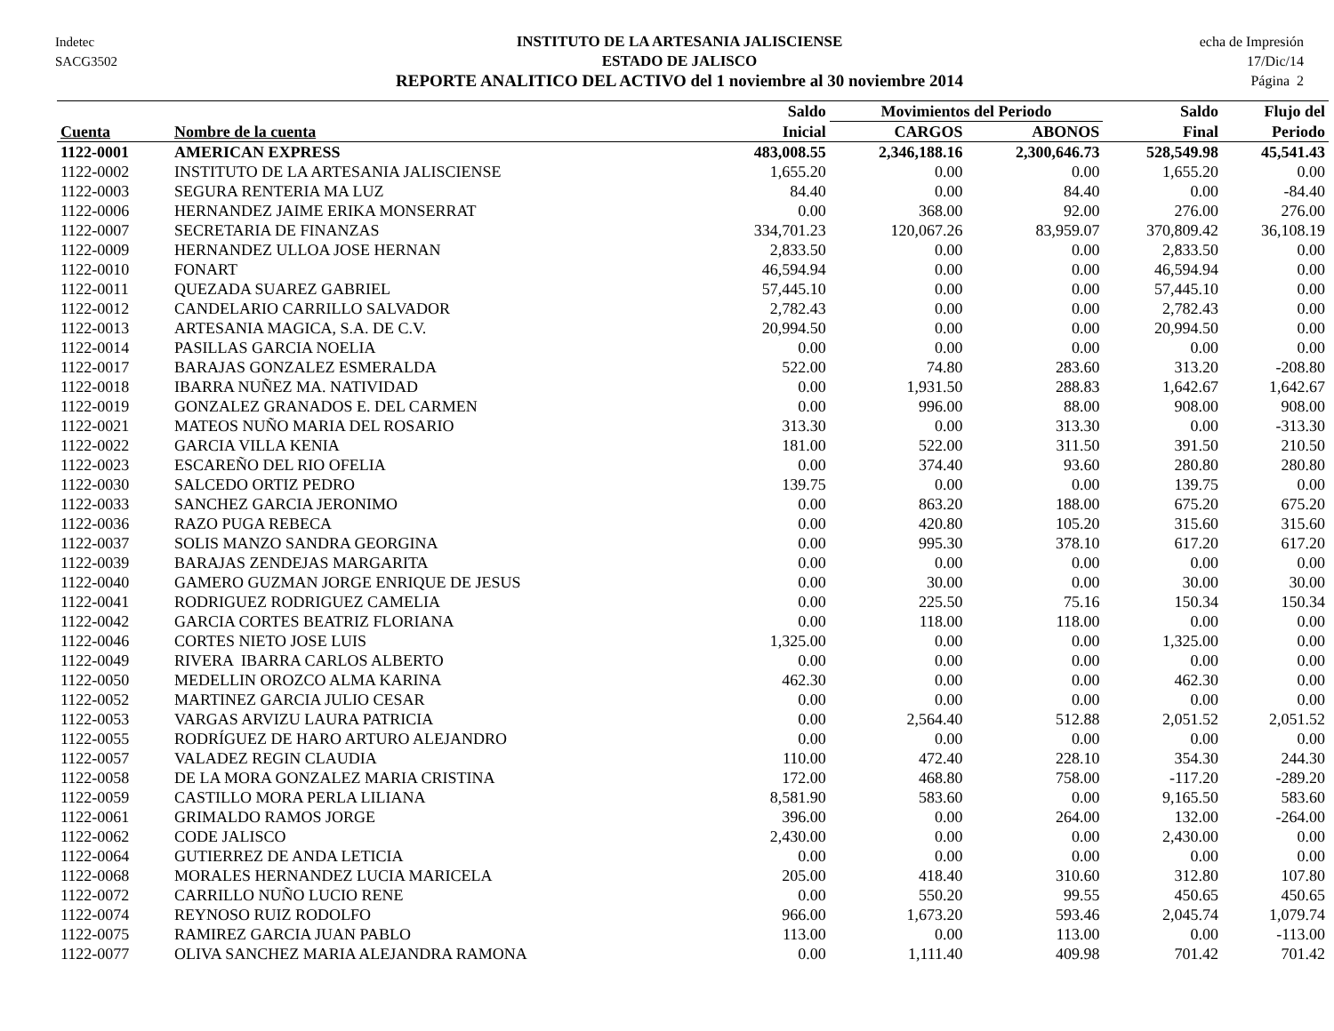Indetec
SACG3502
INSTITUTO DE LA ARTESANIA JALISCIENSE
ESTADO DE JALISCO
REPORTE ANALITICO DEL ACTIVO del 1 noviembre al 30 noviembre 2014
echa de Impresión
17/Dic/14
Página 2
| | | Saldo | Movimientos del Periodo | | Saldo | Flujo del |
| --- | --- | --- | --- | --- | --- | --- |
| Cuenta | Nombre de la cuenta | Inicial | CARGOS | ABONOS | Final | Periodo |
| 1122-0001 | AMERICAN EXPRESS | 483,008.55 | 2,346,188.16 | 2,300,646.73 | 528,549.98 | 45,541.43 |
| 1122-0002 | INSTITUTO DE LA ARTESANIA JALISCIENSE | 1,655.20 | 0.00 | 0.00 | 1,655.20 | 0.00 |
| 1122-0003 | SEGURA RENTERIA MA LUZ | 84.40 | 0.00 | 84.40 | 0.00 | -84.40 |
| 1122-0006 | HERNANDEZ JAIME ERIKA MONSERRAT | 0.00 | 368.00 | 92.00 | 276.00 | 276.00 |
| 1122-0007 | SECRETARIA DE FINANZAS | 334,701.23 | 120,067.26 | 83,959.07 | 370,809.42 | 36,108.19 |
| 1122-0009 | HERNANDEZ ULLOA JOSE HERNAN | 2,833.50 | 0.00 | 0.00 | 2,833.50 | 0.00 |
| 1122-0010 | FONART | 46,594.94 | 0.00 | 0.00 | 46,594.94 | 0.00 |
| 1122-0011 | QUEZADA SUAREZ GABRIEL | 57,445.10 | 0.00 | 0.00 | 57,445.10 | 0.00 |
| 1122-0012 | CANDELARIO CARRILLO SALVADOR | 2,782.43 | 0.00 | 0.00 | 2,782.43 | 0.00 |
| 1122-0013 | ARTESANIA MAGICA, S.A. DE C.V. | 20,994.50 | 0.00 | 0.00 | 20,994.50 | 0.00 |
| 1122-0014 | PASILLAS GARCIA NOELIA | 0.00 | 0.00 | 0.00 | 0.00 | 0.00 |
| 1122-0017 | BARAJAS GONZALEZ ESMERALDA | 522.00 | 74.80 | 283.60 | 313.20 | -208.80 |
| 1122-0018 | IBARRA NUÑEZ MA. NATIVIDAD | 0.00 | 1,931.50 | 288.83 | 1,642.67 | 1,642.67 |
| 1122-0019 | GONZALEZ GRANADOS E. DEL CARMEN | 0.00 | 996.00 | 88.00 | 908.00 | 908.00 |
| 1122-0021 | MATEOS NUÑO MARIA DEL ROSARIO | 313.30 | 0.00 | 313.30 | 0.00 | -313.30 |
| 1122-0022 | GARCIA VILLA KENIA | 181.00 | 522.00 | 311.50 | 391.50 | 210.50 |
| 1122-0023 | ESCAREÑO DEL RIO OFELIA | 0.00 | 374.40 | 93.60 | 280.80 | 280.80 |
| 1122-0030 | SALCEDO ORTIZ PEDRO | 139.75 | 0.00 | 0.00 | 139.75 | 0.00 |
| 1122-0033 | SANCHEZ GARCIA JERONIMO | 0.00 | 863.20 | 188.00 | 675.20 | 675.20 |
| 1122-0036 | RAZO PUGA REBECA | 0.00 | 420.80 | 105.20 | 315.60 | 315.60 |
| 1122-0037 | SOLIS MANZO SANDRA GEORGINA | 0.00 | 995.30 | 378.10 | 617.20 | 617.20 |
| 1122-0039 | BARAJAS ZENDEJAS MARGARITA | 0.00 | 0.00 | 0.00 | 0.00 | 0.00 |
| 1122-0040 | GAMERO GUZMAN JORGE ENRIQUE DE JESUS | 0.00 | 30.00 | 0.00 | 30.00 | 30.00 |
| 1122-0041 | RODRIGUEZ RODRIGUEZ CAMELIA | 0.00 | 225.50 | 75.16 | 150.34 | 150.34 |
| 1122-0042 | GARCIA CORTES BEATRIZ FLORIANA | 0.00 | 118.00 | 118.00 | 0.00 | 0.00 |
| 1122-0046 | CORTES NIETO JOSE LUIS | 1,325.00 | 0.00 | 0.00 | 1,325.00 | 0.00 |
| 1122-0049 | RIVERA IBARRA CARLOS ALBERTO | 0.00 | 0.00 | 0.00 | 0.00 | 0.00 |
| 1122-0050 | MEDELLIN OROZCO ALMA KARINA | 462.30 | 0.00 | 0.00 | 462.30 | 0.00 |
| 1122-0052 | MARTINEZ GARCIA JULIO CESAR | 0.00 | 0.00 | 0.00 | 0.00 | 0.00 |
| 1122-0053 | VARGAS ARVIZU LAURA PATRICIA | 0.00 | 2,564.40 | 512.88 | 2,051.52 | 2,051.52 |
| 1122-0055 | RODRÍGUEZ DE HARO ARTURO ALEJANDRO | 0.00 | 0.00 | 0.00 | 0.00 | 0.00 |
| 1122-0057 | VALADEZ REGIN CLAUDIA | 110.00 | 472.40 | 228.10 | 354.30 | 244.30 |
| 1122-0058 | DE LA MORA GONZALEZ MARIA CRISTINA | 172.00 | 468.80 | 758.00 | -117.20 | -289.20 |
| 1122-0059 | CASTILLO MORA PERLA LILIANA | 8,581.90 | 583.60 | 0.00 | 9,165.50 | 583.60 |
| 1122-0061 | GRIMALDO RAMOS JORGE | 396.00 | 0.00 | 264.00 | 132.00 | -264.00 |
| 1122-0062 | CODE JALISCO | 2,430.00 | 0.00 | 0.00 | 2,430.00 | 0.00 |
| 1122-0064 | GUTIERREZ DE ANDA LETICIA | 0.00 | 0.00 | 0.00 | 0.00 | 0.00 |
| 1122-0068 | MORALES HERNANDEZ LUCIA MARICELA | 205.00 | 418.40 | 310.60 | 312.80 | 107.80 |
| 1122-0072 | CARRILLO NUÑO LUCIO RENE | 0.00 | 550.20 | 99.55 | 450.65 | 450.65 |
| 1122-0074 | REYNOSO RUIZ RODOLFO | 966.00 | 1,673.20 | 593.46 | 2,045.74 | 1,079.74 |
| 1122-0075 | RAMIREZ GARCIA JUAN PABLO | 113.00 | 0.00 | 113.00 | 0.00 | -113.00 |
| 1122-0077 | OLIVA SANCHEZ MARIA ALEJANDRA RAMONA | 0.00 | 1,111.40 | 409.98 | 701.42 | 701.42 |